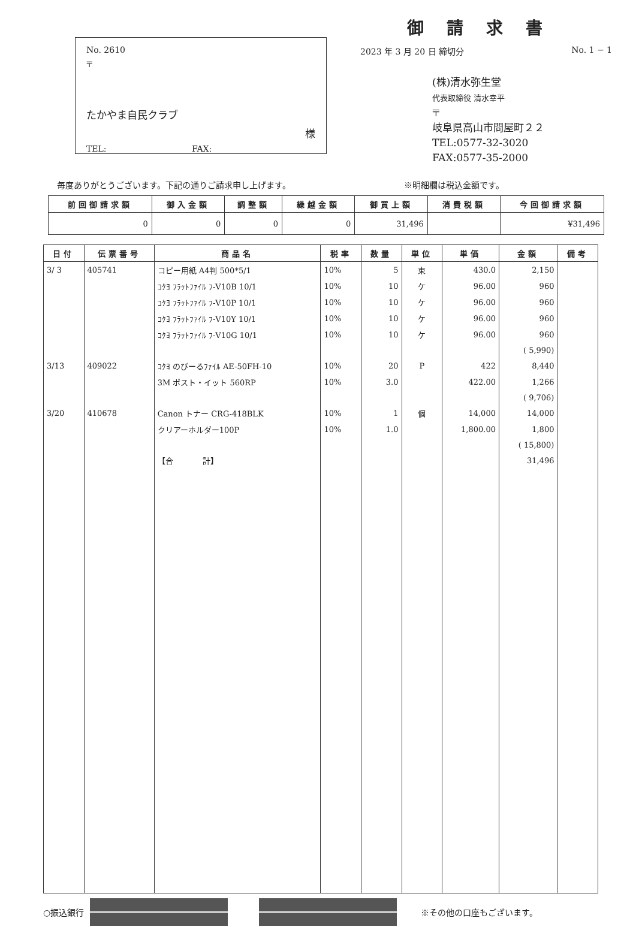No. 2610
〒
たかやま自民クラブ
様
TEL: FAX:
御請求書
2023 年 3 月 20 日 締切分 No. 1 − 1
(株)清水弥生堂
代表取締役 清水幸平
〒
岐阜県高山市問屋町２２
TEL:0577-32-3020
FAX:0577-35-2000
毎度ありがとうございます。下記の通りご請求申し上げます。 ※明細欄は税込金額です。
| 前回御請求額 | 御入金額 | 調整額 | 繰越金額 | 御買上額 | 消費税額 | 今回御請求額 |
| --- | --- | --- | --- | --- | --- | --- |
| 0 | 0 | 0 | 0 | 31,496 | | ¥31,496 |
| 日付 | 伝票番号 | 商品名 | 税率 | 数量 | 単位 | 単価 | 金額 | 備考 |
| --- | --- | --- | --- | --- | --- | --- | --- | --- |
| 3/ 3 | 405741 | コピー用紙 A4判 500*5/1 | 10% | 5 | 束 | 430.0 | 2,150 | |
| | | ｺｸﾖ ﾌﾗｯﾄﾌｧｲﾙ ﾌ-V10B 10/1 | 10% | 10 | ケ | 96.00 | 960 | |
| | | ｺｸﾖ ﾌﾗｯﾄﾌｧｲﾙ ﾌ-V10P 10/1 | 10% | 10 | ケ | 96.00 | 960 | |
| | | ｺｸﾖ ﾌﾗｯﾄﾌｧｲﾙ ﾌ-V10Y 10/1 | 10% | 10 | ケ | 96.00 | 960 | |
| | | ｺｸﾖ ﾌﾗｯﾄﾌｧｲﾙ ﾌ-V10G 10/1 | 10% | 10 | ケ | 96.00 | 960 | |
| | | | | | | | ( 5,990) | |
| 3/13 | 409022 | ｺｸﾖ のびーるﾌｧｲﾙ AE-50FH-10 | 10% | 20 | P | 422 | 8,440 | |
| | | 3M ポスト・イット 560RP | 10% | 3.0 | | 422.00 | 1,266 | |
| | | | | | | | ( 9,706) | |
| 3/20 | 410678 | Canon トナー CRG-418BLK | 10% | 1 | 個 | 14,000 | 14,000 | |
| | | クリアーホルダー100P | 10% | 1.0 | | 1,800.00 | 1,800 | |
| | | | | | | | ( 15,800) | |
| | | 【合 計】 | | | | | 31,496 | |
○振込銀行 ※その他の口座もございます。